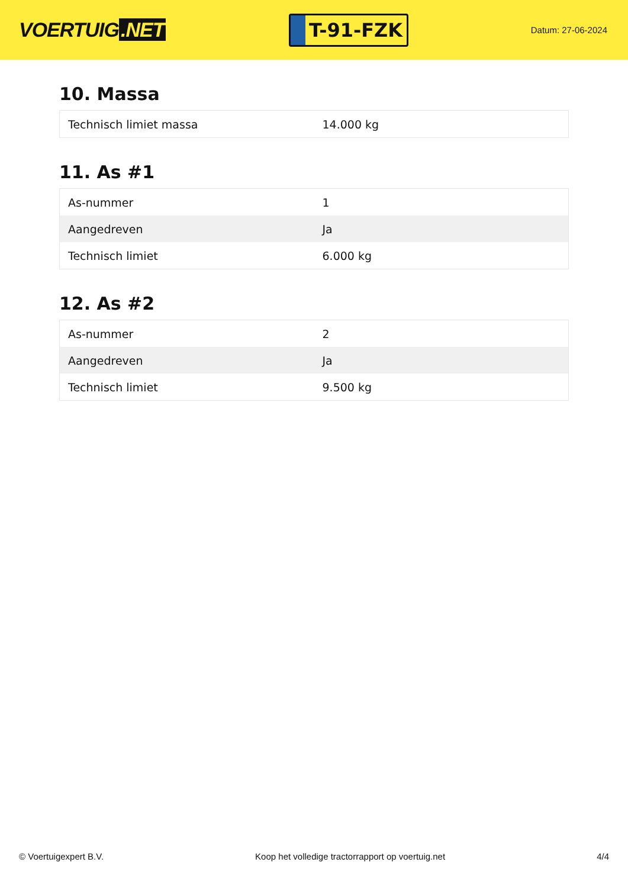VOERTUIG.NET
T-91-FZK
Datum: 27-06-2024
10. Massa
| Technisch limiet massa | 14.000 kg |
11. As #1
| As-nummer | 1 |
| Aangedreven | Ja |
| Technisch limiet | 6.000 kg |
12. As #2
| As-nummer | 2 |
| Aangedreven | Ja |
| Technisch limiet | 9.500 kg |
© Voertuigexpert B.V. Koop het volledige tractorrapport op voertuig.net 4/4